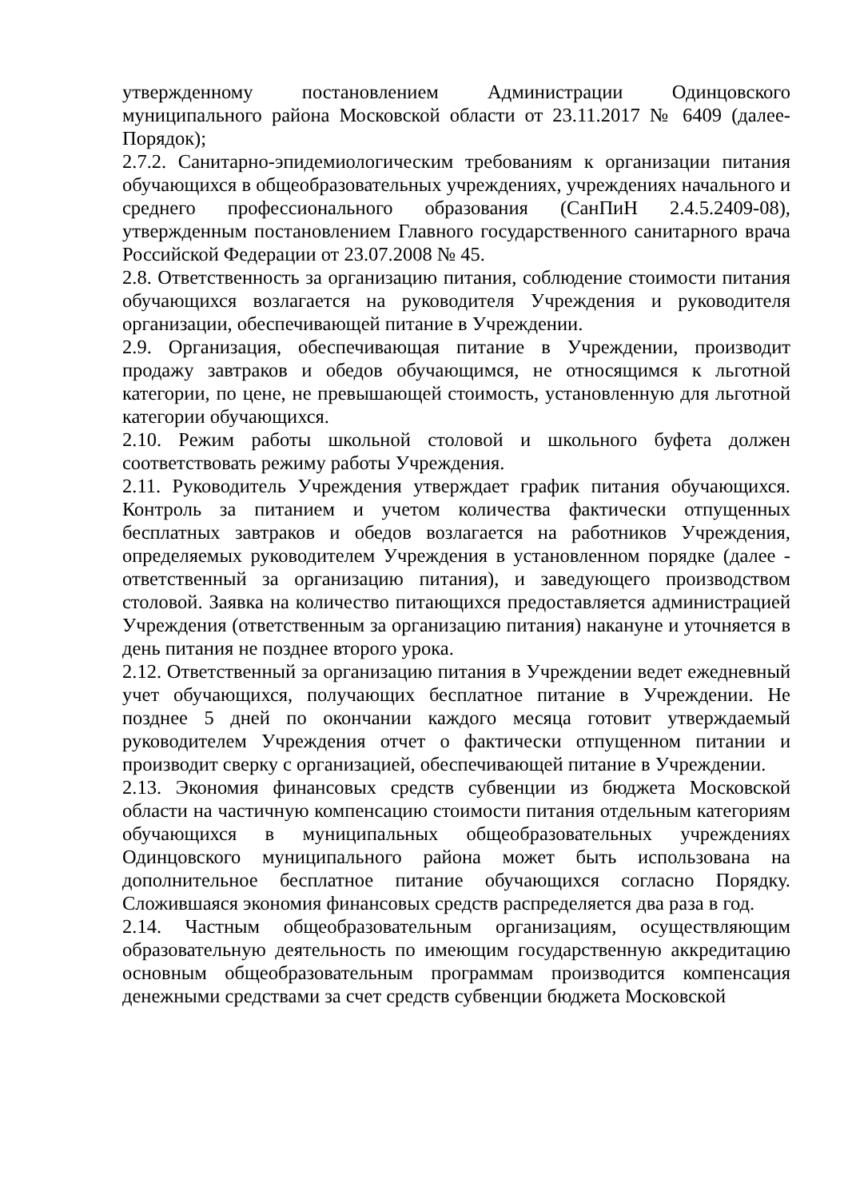утвержденному постановлением Администрации Одинцовского муниципального района Московской области от 23.11.2017 № 6409 (далее-Порядок);
2.7.2. Санитарно-эпидемиологическим требованиям к организации питания обучающихся в общеобразовательных учреждениях, учреждениях начального и среднего профессионального образования (СанПиН 2.4.5.2409-08), утвержденным постановлением Главного государственного санитарного врача Российской Федерации от 23.07.2008 № 45.
2.8. Ответственность за организацию питания, соблюдение стоимости питания обучающихся возлагается на руководителя Учреждения и руководителя организации, обеспечивающей питание в Учреждении.
2.9. Организация, обеспечивающая питание в Учреждении, производит продажу завтраков и обедов обучающимся, не относящимся к льготной категории, по цене, не превышающей стоимость, установленную для льготной категории обучающихся.
2.10. Режим работы школьной столовой и школьного буфета должен соответствовать режиму работы Учреждения.
2.11. Руководитель Учреждения утверждает график питания обучающихся. Контроль за питанием и учетом количества фактически отпущенных бесплатных завтраков и обедов возлагается на работников Учреждения, определяемых руководителем Учреждения в установленном порядке (далее - ответственный за организацию питания), и заведующего производством столовой. Заявка на количество питающихся предоставляется администрацией Учреждения (ответственным за организацию питания) накануне и уточняется в день питания не позднее второго урока.
2.12. Ответственный за организацию питания в Учреждении ведет ежедневный учет обучающихся, получающих бесплатное питание в Учреждении. Не позднее 5 дней по окончании каждого месяца готовит утверждаемый руководителем Учреждения отчет о фактически отпущенном питании и производит сверку с организацией, обеспечивающей питание в Учреждении.
2.13. Экономия финансовых средств субвенции из бюджета Московской области на частичную компенсацию стоимости питания отдельным категориям обучающихся в муниципальных общеобразовательных учреждениях Одинцовского муниципального района может быть использована на дополнительное бесплатное питание обучающихся согласно Порядку. Сложившаяся экономия финансовых средств распределяется два раза в год.
2.14. Частным общеобразовательным организациям, осуществляющим образовательную деятельность по имеющим государственную аккредитацию основным общеобразовательным программам производится компенсация денежными средствами за счет средств субвенции бюджета Московской